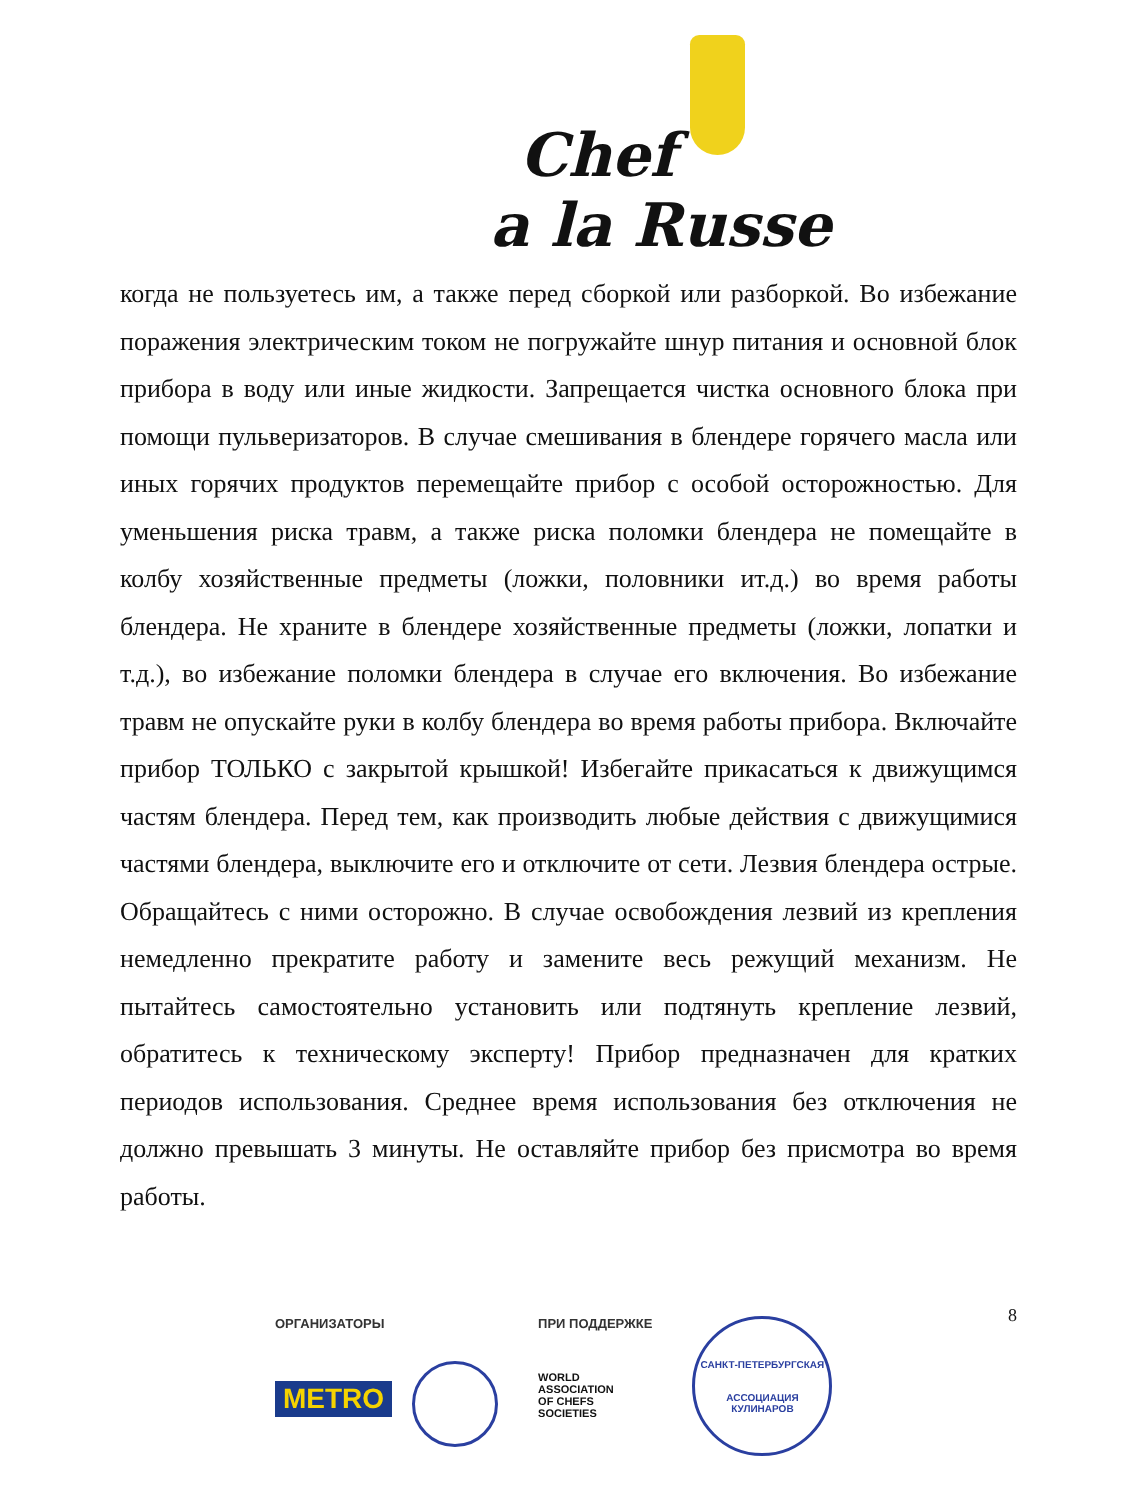Chef
a la Russe
когда не пользуетесь им, а также перед сборкой или разборкой. Во избежание поражения электрическим током не погружайте шнур питания и основной блок прибора в воду или иные жидкости. Запрещается чистка основного блока при помощи пульверизаторов. В случае смешивания в блендере горячего масла или иных горячих продуктов перемещайте прибор с особой осторожностью. Для уменьшения риска травм, а также риска поломки блендера не помещайте в колбу хозяйственные предметы (ложки, половники ит.д.) во время работы блендера. Не храните в блендере хозяйственные предметы (ложки, лопатки и т.д.), во избежание поломки блендера в случае его включения. Во избежание травм не опускайте руки в колбу блендера во время работы прибора. Включайте прибор ТОЛЬКО с закрытой крышкой! Избегайте прикасаться к движущимся частям блендера. Перед тем, как производить любые действия с движущимися частями блендера, выключите его и отключите от сети. Лезвия блендера острые. Обращайтесь с ними осторожно. В случае освобождения лезвий из крепления немедленно прекратите работу и замените весь режущий механизм. Не пытайтесь самостоятельно установить или подтянуть крепление лезвий, обратитесь к техническому эксперту! Прибор предназначен для кратких периодов использования. Среднее время использования без отключения не должно превышать 3 минуты. Не оставляйте прибор без присмотра во время работы.
8
ОРГАНИЗАТОРЫ
METRO
ПРИ ПОДДЕРЖКЕ
WORLD
ASSOCIATION
OF CHEFS
SOCIETIES
САНКТ-ПЕТЕРБУРГСКАЯ
АССОЦИАЦИЯ КУЛИНАРОВ